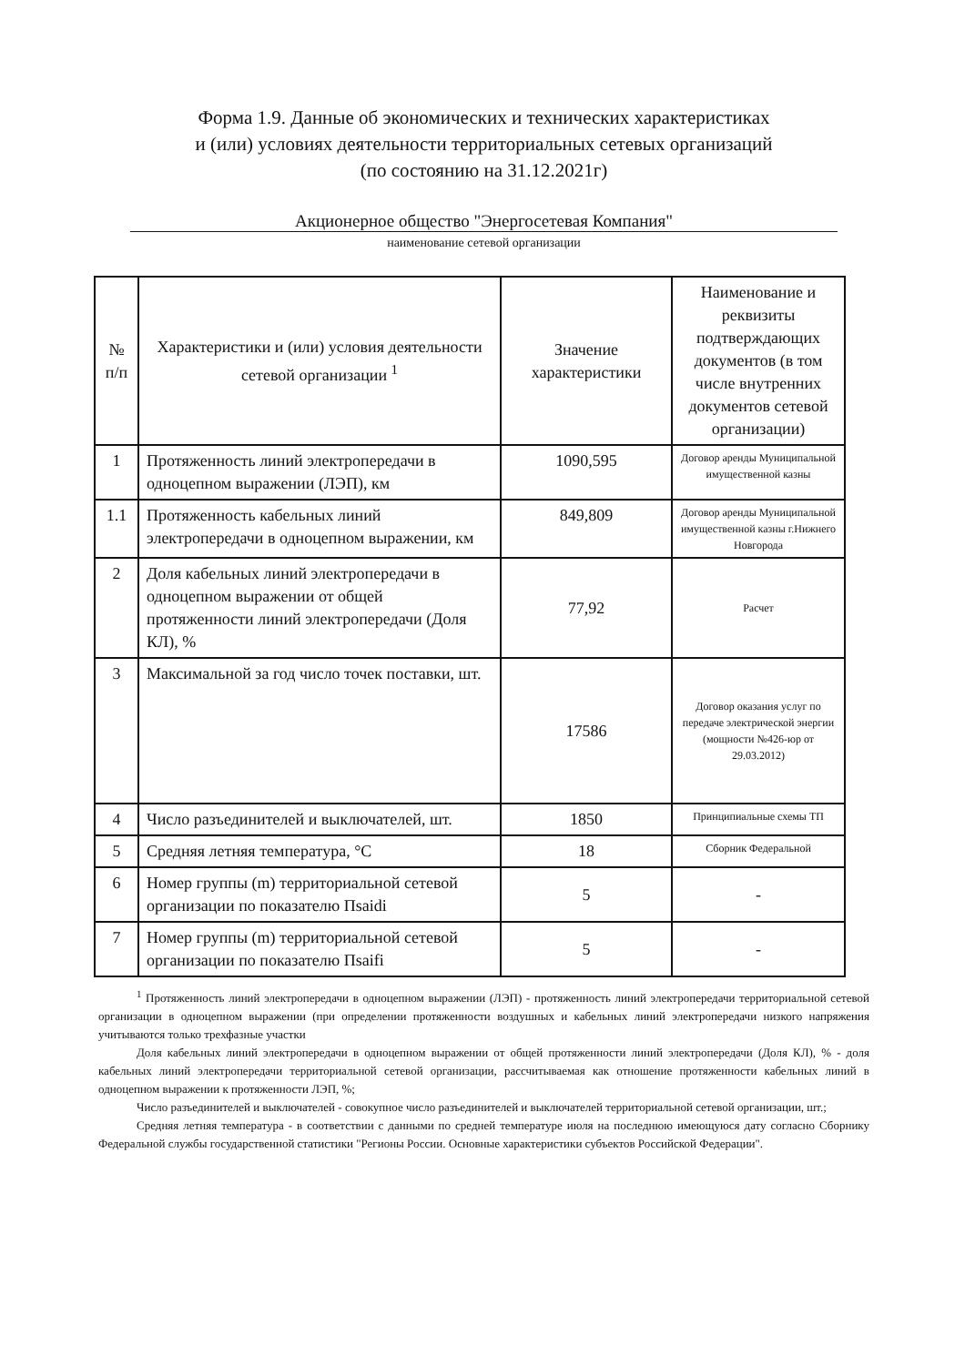Форма 1.9. Данные об экономических и технических характеристиках
и (или) условиях деятельности территориальных сетевых организаций
(по состоянию на 31.12.2021г)
Акционерное общество "Энергосетевая Компания"
наименование сетевой организации
| № п/п | Характеристики и (или) условия деятельности сетевой организации <sup>1</sup> | Значение характеристики | Наименование и реквизиты подтверждающих документов (в том числе внутренних документов сетевой организации) |
| --- | --- | --- | --- |
| 1 | Протяженность линий электропередачи в одноцепном выражении (ЛЭП), км | 1090,595 | Договор аренды Муниципальной имущественной казны |
| 1.1 | Протяженность кабельных линий электропередачи в одноцепном выражении, км | 849,809 | Договор аренды Муниципальной имущественной казны г.Нижнего Новгорода |
| 2 | Доля кабельных линий электропередачи в одноцепном выражении от общей протяженности линий электропередачи (Доля КЛ), % | 77,92 | Расчет |
| 3 | Максимальной за год число точек поставки, шт. | 17586 | Договор оказания услуг по передаче электрической энергии (мощности №426-юр от 29.03.2012) |
| 4 | Число разъединителей и выключателей, шт. | 1850 | Принципиальные схемы ТП |
| 5 | Средняя летняя температура, °С | 18 | Сборник Федеральной |
| 6 | Номер группы (m) территориальной сетевой организации по показателю Пsaidi | 5 | - |
| 7 | Номер группы (m) территориальной сетевой организации по показателю Пsaifi | 5 | - |
<sup>1</sup> Протяженность линий электропередачи в одноцепном выражении (ЛЭП) - протяженность линий электропередачи территориальной сетевой организации в одноцепном выражении (при определении протяженности воздушных и кабельных линий электропередачи низкого напряжения учитываются только трехфазные участки
Доля кабельных линий электропередачи в одноцепном выражении от общей протяженности линий электропередачи (Доля КЛ), % - доля кабельных линий электропередачи территориальной сетевой организации, рассчитываемая как отношение протяженности кабельных линий в одноцепном выражении к протяженности ЛЭП, %;
Число разъединителей и выключателей - совокупное число разъединителей и выключателей территориальной сетевой организации, шт.;
Средняя летняя температура - в соответствии с данными по средней температуре июля на последнюю имеющуюся дату согласно Сборнику Федеральной службы государственной статистики "Регионы России. Основные характеристики субъектов Российской Федерации".